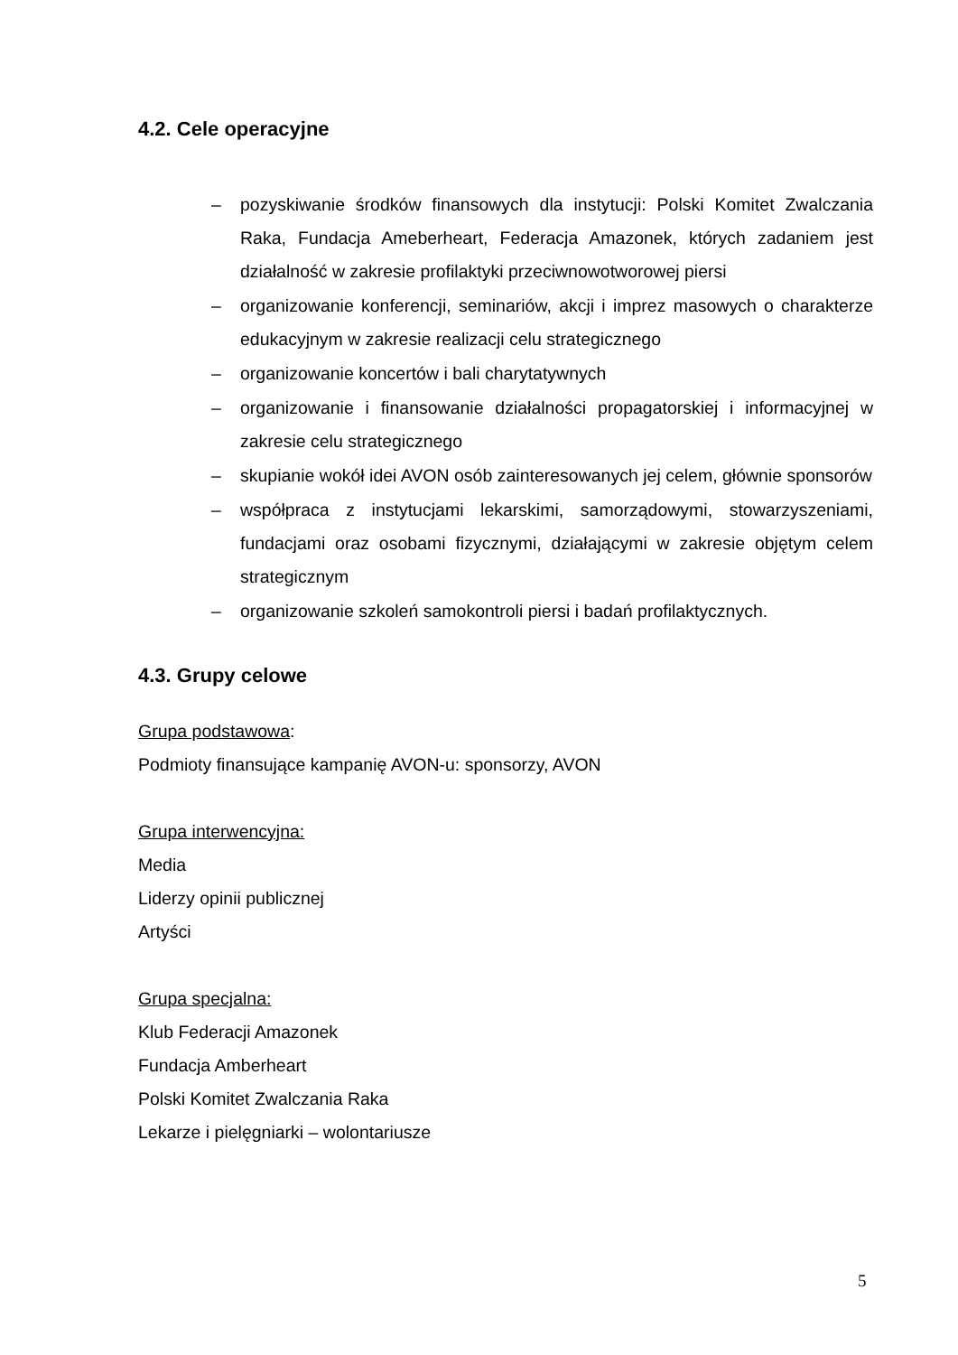4.2. Cele operacyjne
– pozyskiwanie środków finansowych dla instytucji: Polski Komitet Zwalczania Raka, Fundacja Ameberheart, Federacja Amazonek, których zadaniem jest działalność w zakresie profilaktyki przeciwnowotworowej piersi
– organizowanie konferencji, seminariów, akcji i imprez masowych o charakterze edukacyjnym w zakresie realizacji celu strategicznego
– organizowanie koncertów i bali charytatywnych
– organizowanie i finansowanie działalności propagatorskiej i informacyjnej w zakresie celu strategicznego
– skupianie wokół idei AVON osób zainteresowanych jej celem, głównie sponsorów
– współpraca z instytucjami lekarskimi, samorządowymi, stowarzyszeniami, fundacjami oraz osobami fizycznymi, działającymi w zakresie objętym celem strategicznym
– organizowanie szkoleń samokontroli piersi i badań profilaktycznych.
4.3. Grupy celowe
Grupa podstawowa:
Podmioty finansujące kampanię AVON-u: sponsorzy, AVON
Grupa interwencyjna:
Media
Liderzy opinii publicznej
Artyści
Grupa specjalna:
Klub Federacji Amazonek
Fundacja Amberheart
Polski Komitet Zwalczania Raka
Lekarze i pielęgniarki – wolontariusze
5